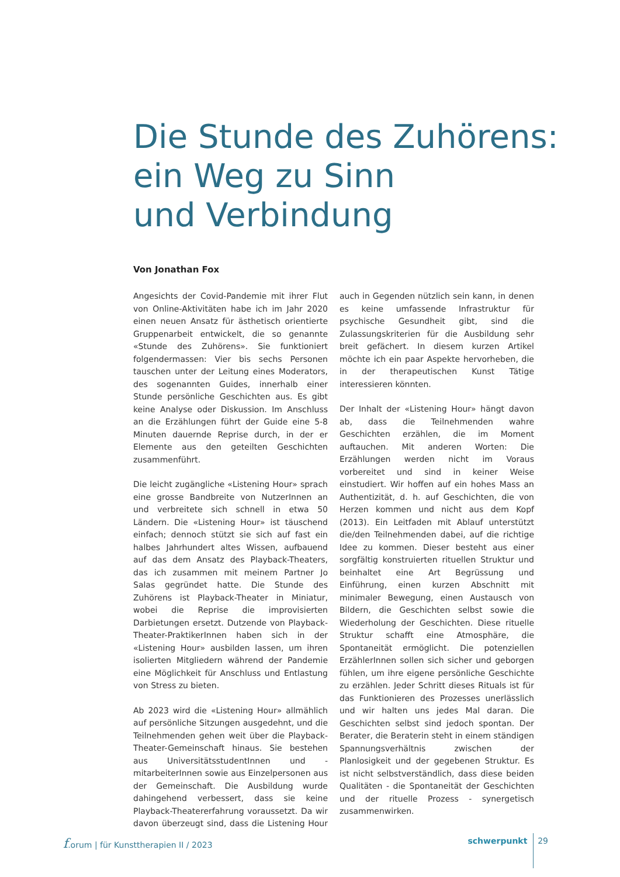Die Stunde des Zuhörens:
ein Weg zu Sinn
und Verbindung
Von Jonathan Fox
Angesichts der Covid-Pandemie mit ihrer Flut von Online-Aktivitäten habe ich im Jahr 2020 einen neuen Ansatz für ästhetisch orientierte Gruppenarbeit entwickelt, die so genannte «Stunde des Zuhörens». Sie funktioniert folgendermassen: Vier bis sechs Personen tauschen unter der Leitung eines Moderators, des sogenannten Guides, innerhalb einer Stunde persönliche Geschichten aus. Es gibt keine Analyse oder Diskussion. Im Anschluss an die Erzählungen führt der Guide eine 5-8 Minuten dauernde Reprise durch, in der er Elemente aus den geteilten Geschichten zusammenführt.
Die leicht zugängliche «Listening Hour» sprach eine grosse Bandbreite von NutzerInnen an und verbreitete sich schnell in etwa 50 Ländern. Die «Listening Hour» ist täuschend einfach; dennoch stützt sie sich auf fast ein halbes Jahrhundert altes Wissen, aufbauend auf das dem Ansatz des Playback-Theaters, das ich zusammen mit meinem Partner Jo Salas gegründet hatte. Die Stunde des Zuhörens ist Playback-Theater in Miniatur, wobei die Reprise die improvisierten Darbietungen ersetzt. Dutzende von Playback-Theater-PraktikerInnen haben sich in der «Listening Hour» ausbilden lassen, um ihren isolierten Mitgliedern während der Pandemie eine Möglichkeit für Anschluss und Entlastung von Stress zu bieten.
Ab 2023 wird die «Listening Hour» allmählich auf persönliche Sitzungen ausgedehnt, und die Teilnehmenden gehen weit über die Playback-Theater-Gemeinschaft hinaus. Sie bestehen aus UniversitätsstudentInnen und -mitarbeiterInnen sowie aus Einzelpersonen aus der Gemeinschaft. Die Ausbildung wurde dahingehend verbessert, dass sie keine Playback-Theatererfahrung voraussetzt. Da wir davon überzeugt sind, dass die Listening Hour auch in Gegenden nützlich sein kann, in denen es keine umfassende Infrastruktur für psychische Gesundheit gibt, sind die Zulassungskriterien für die Ausbildung sehr breit gefächert. In diesem kurzen Artikel möchte ich ein paar Aspekte hervorheben, die in der therapeutischen Kunst Tätige interessieren könnten.
Der Inhalt der «Listening Hour» hängt davon ab, dass die Teilnehmenden wahre Geschichten erzählen, die im Moment auftauchen. Mit anderen Worten: Die Erzählungen werden nicht im Voraus vorbereitet und sind in keiner Weise einstudiert. Wir hoffen auf ein hohes Mass an Authentizität, d. h. auf Geschichten, die von Herzen kommen und nicht aus dem Kopf (2013). Ein Leitfaden mit Ablauf unterstützt die/den Teilnehmenden dabei, auf die richtige Idee zu kommen. Dieser besteht aus einer sorgfältig konstruierten rituellen Struktur und beinhaltet eine Art Begrüssung und Einführung, einen kurzen Abschnitt mit minimaler Bewegung, einen Austausch von Bildern, die Geschichten selbst sowie die Wiederholung der Geschichten. Diese rituelle Struktur schafft eine Atmosphäre, die Spontaneität ermöglicht. Die potenziellen ErzählerInnen sollen sich sicher und geborgen fühlen, um ihre eigene persönliche Geschichte zu erzählen. Jeder Schritt dieses Rituals ist für das Funktionieren des Prozesses unerlässlich und wir halten uns jedes Mal daran. Die Geschichten selbst sind jedoch spontan. Der Berater, die Beraterin steht in einem ständigen Spannungsverhältnis zwischen der Planlosigkeit und der gegebenen Struktur. Es ist nicht selbstverständlich, dass diese beiden Qualitäten - die Spontaneität der Geschichten und der rituelle Prozess - synergetisch zusammenwirken.
f.orum | für Kunsttherapien II / 2023 schwerpunkt 29